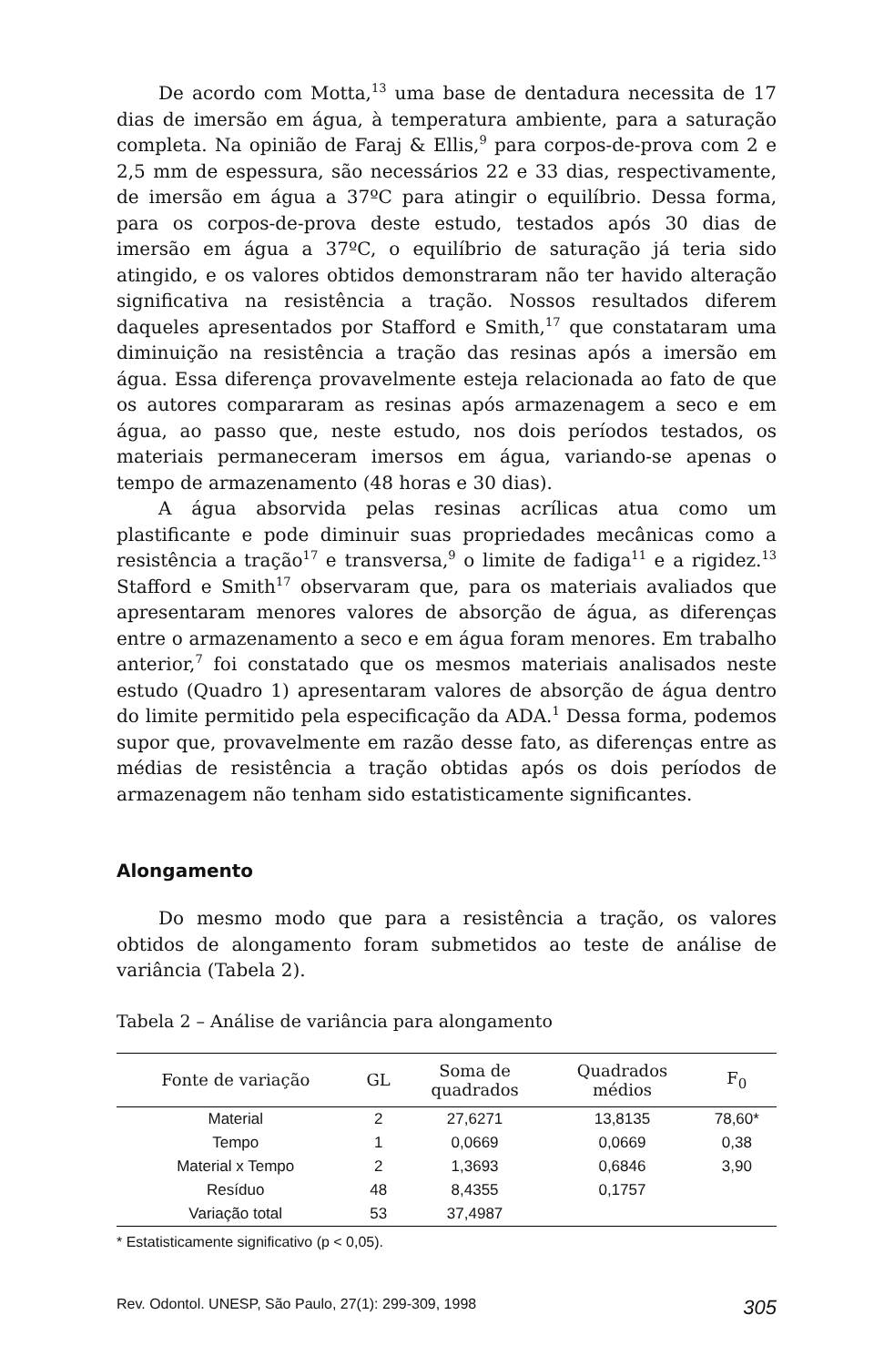De acordo com Motta,<sup>13</sup> uma base de dentadura necessita de 17 dias de imersão em água, à temperatura ambiente, para a saturação completa. Na opinião de Faraj & Ellis,<sup>9</sup> para corpos-de-prova com 2 e 2,5 mm de espessura, são necessários 22 e 33 dias, respectivamente, de imersão em água a 37ºC para atingir o equilíbrio. Dessa forma, para os corpos-de-prova deste estudo, testados após 30 dias de imersão em água a 37ºC, o equilíbrio de saturação já teria sido atingido, e os valores obtidos demonstraram não ter havido alteração significativa na resistência a tração. Nossos resultados diferem daqueles apresentados por Stafford e Smith,<sup>17</sup> que constataram uma diminuição na resistência a tração das resinas após a imersão em água. Essa diferença provavelmente esteja relacionada ao fato de que os autores compararam as resinas após armazenagem a seco e em água, ao passo que, neste estudo, nos dois períodos testados, os materiais permaneceram imersos em água, variando-se apenas o tempo de armazenamento (48 horas e 30 dias).
A água absorvida pelas resinas acrílicas atua como um plastificante e pode diminuir suas propriedades mecânicas como a resistência a tração<sup>17</sup> e transversa,<sup>9</sup> o limite de fadiga<sup>11</sup> e a rigidez.<sup>13</sup> Stafford e Smith<sup>17</sup> observaram que, para os materiais avaliados que apresentaram menores valores de absorção de água, as diferenças entre o armazenamento a seco e em água foram menores. Em trabalho anterior,<sup>7</sup> foi constatado que os mesmos materiais analisados neste estudo (Quadro 1) apresentaram valores de absorção de água dentro do limite permitido pela especificação da ADA.<sup>1</sup> Dessa forma, podemos supor que, provavelmente em razão desse fato, as diferenças entre as médias de resistência a tração obtidas após os dois períodos de armazenagem não tenham sido estatisticamente significantes.
Alongamento
Do mesmo modo que para a resistência a tração, os valores obtidos de alongamento foram submetidos ao teste de análise de variância (Tabela 2).
Tabela 2 – Análise de variância para alongamento
| Fonte de variação | GL | Soma de quadrados | Quadrados médios | F<sub>0</sub> |
| --- | --- | --- | --- | --- |
| Material | 2 | 27,6271 | 13,8135 | 78,60* |
| Tempo | 1 | 0,0669 | 0,0669 | 0,38 |
| Material x Tempo | 2 | 1,3693 | 0,6846 | 3,90 |
| Resíduo | 48 | 8,4355 | 0,1757 | |
| Variação total | 53 | 37,4987 | | |
* Estatisticamente significativo (p < 0,05).
Rev. Odontol. UNESP, São Paulo, 27(1): 299-309, 1998 305